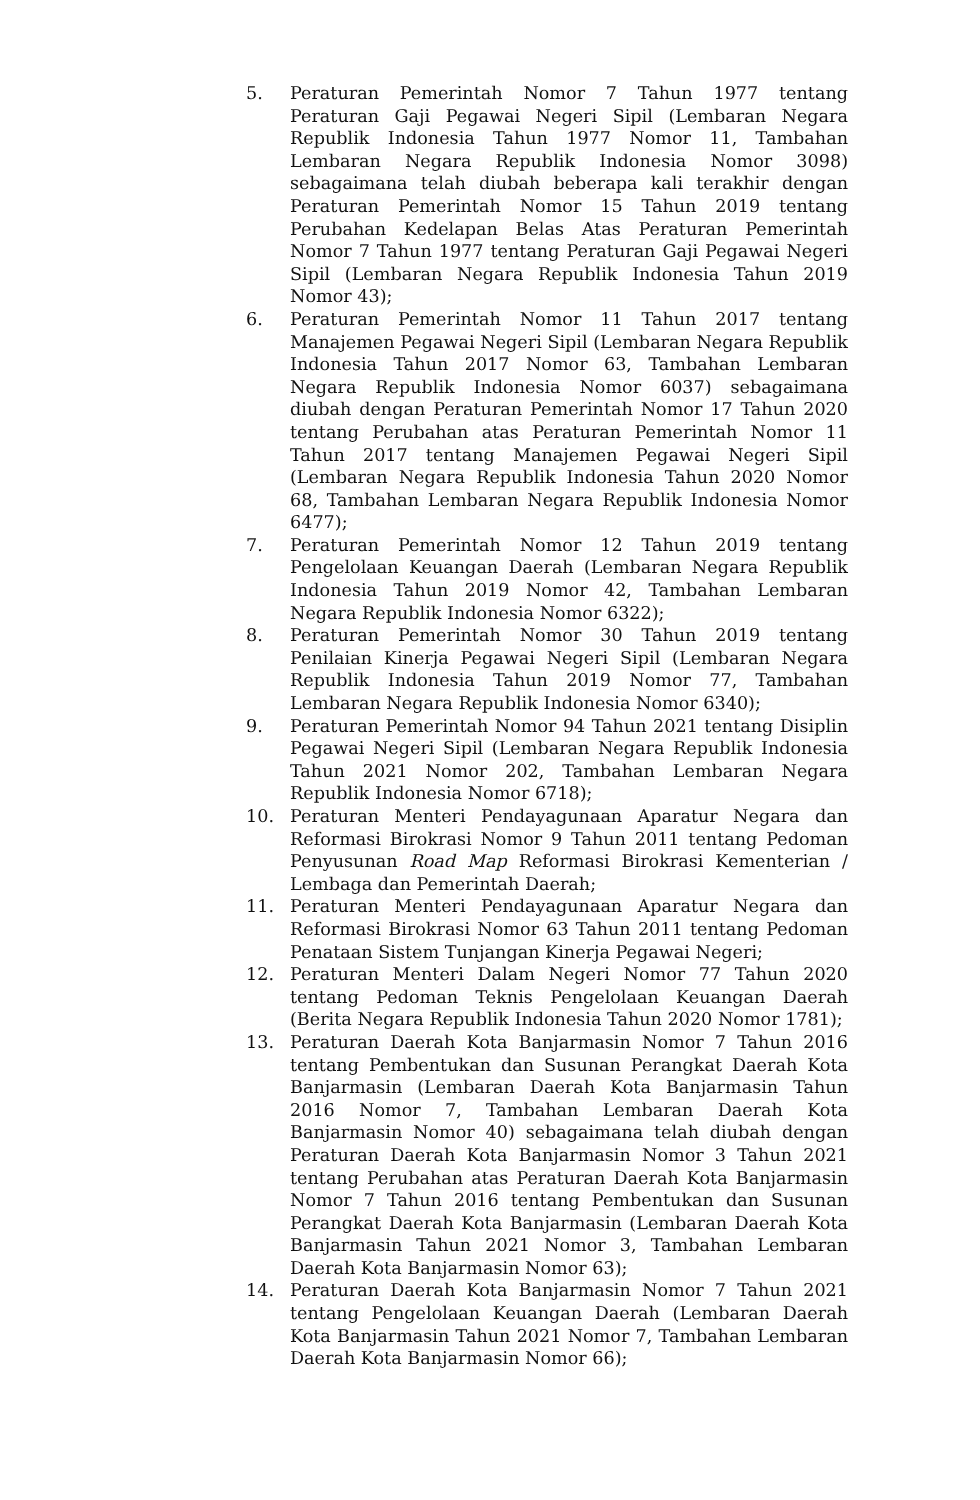5. Peraturan Pemerintah Nomor 7 Tahun 1977 tentang Peraturan Gaji Pegawai Negeri Sipil (Lembaran Negara Republik Indonesia Tahun 1977 Nomor 11, Tambahan Lembaran Negara Republik Indonesia Nomor 3098) sebagaimana telah diubah beberapa kali terakhir dengan Peraturan Pemerintah Nomor 15 Tahun 2019 tentang Perubahan Kedelapan Belas Atas Peraturan Pemerintah Nomor 7 Tahun 1977 tentang Peraturan Gaji Pegawai Negeri Sipil (Lembaran Negara Republik Indonesia Tahun 2019 Nomor 43);
6. Peraturan Pemerintah Nomor 11 Tahun 2017 tentang Manajemen Pegawai Negeri Sipil (Lembaran Negara Republik Indonesia Tahun 2017 Nomor 63, Tambahan Lembaran Negara Republik Indonesia Nomor 6037) sebagaimana diubah dengan Peraturan Pemerintah Nomor 17 Tahun 2020 tentang Perubahan atas Peraturan Pemerintah Nomor 11 Tahun 2017 tentang Manajemen Pegawai Negeri Sipil (Lembaran Negara Republik Indonesia Tahun 2020 Nomor 68, Tambahan Lembaran Negara Republik Indonesia Nomor 6477);
7. Peraturan Pemerintah Nomor 12 Tahun 2019 tentang Pengelolaan Keuangan Daerah (Lembaran Negara Republik Indonesia Tahun 2019 Nomor 42, Tambahan Lembaran Negara Republik Indonesia Nomor 6322);
8. Peraturan Pemerintah Nomor 30 Tahun 2019 tentang Penilaian Kinerja Pegawai Negeri Sipil (Lembaran Negara Republik Indonesia Tahun 2019 Nomor 77, Tambahan Lembaran Negara Republik Indonesia Nomor 6340);
9. Peraturan Pemerintah Nomor 94 Tahun 2021 tentang Disiplin Pegawai Negeri Sipil (Lembaran Negara Republik Indonesia Tahun 2021 Nomor 202, Tambahan Lembaran Negara Republik Indonesia Nomor 6718);
10. Peraturan Menteri Pendayagunaan Aparatur Negara dan Reformasi Birokrasi Nomor 9 Tahun 2011 tentang Pedoman Penyusunan Road Map Reformasi Birokrasi Kementerian / Lembaga dan Pemerintah Daerah;
11. Peraturan Menteri Pendayagunaan Aparatur Negara dan Reformasi Birokrasi Nomor 63 Tahun 2011 tentang Pedoman Penataan Sistem Tunjangan Kinerja Pegawai Negeri;
12. Peraturan Menteri Dalam Negeri Nomor 77 Tahun 2020 tentang Pedoman Teknis Pengelolaan Keuangan Daerah (Berita Negara Republik Indonesia Tahun 2020 Nomor 1781);
13. Peraturan Daerah Kota Banjarmasin Nomor 7 Tahun 2016 tentang Pembentukan dan Susunan Perangkat Daerah Kota Banjarmasin (Lembaran Daerah Kota Banjarmasin Tahun 2016 Nomor 7, Tambahan Lembaran Daerah Kota Banjarmasin Nomor 40) sebagaimana telah diubah dengan Peraturan Daerah Kota Banjarmasin Nomor 3 Tahun 2021 tentang Perubahan atas Peraturan Daerah Kota Banjarmasin Nomor 7 Tahun 2016 tentang Pembentukan dan Susunan Perangkat Daerah Kota Banjarmasin (Lembaran Daerah Kota Banjarmasin Tahun 2021 Nomor 3, Tambahan Lembaran Daerah Kota Banjarmasin Nomor 63);
14. Peraturan Daerah Kota Banjarmasin Nomor 7 Tahun 2021 tentang Pengelolaan Keuangan Daerah (Lembaran Daerah Kota Banjarmasin Tahun 2021 Nomor 7, Tambahan Lembaran Daerah Kota Banjarmasin Nomor 66);